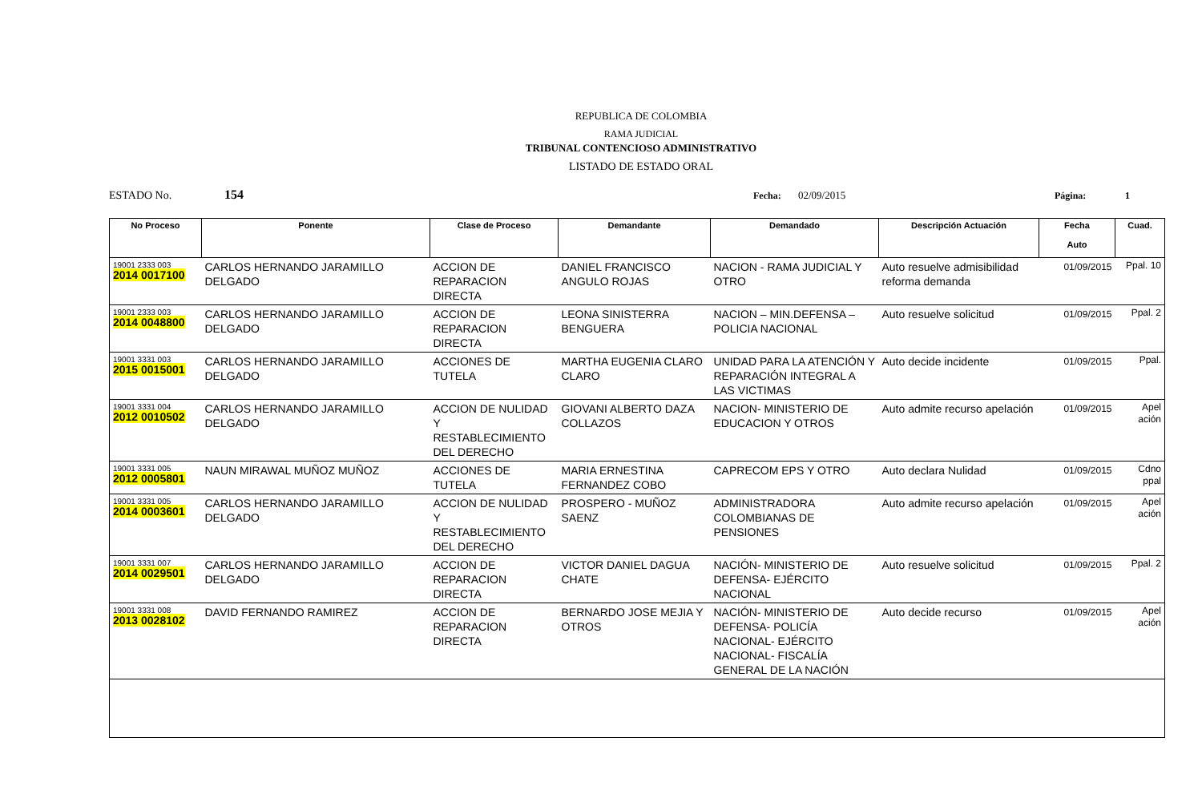REPUBLICA DE COLOMBIA
RAMA JUDICIAL
TRIBUNAL CONTENCIOSO ADMINISTRATIVO
LISTADO DE ESTADO ORAL
ESTADO No. 154 Fecha: 02/09/2015 Página: 1
| No Proceso | Ponente | Clase de Proceso | Demandante | Demandado | Descripción Actuación | Fecha Auto | Cuad. |
| --- | --- | --- | --- | --- | --- | --- | --- |
| 19001 2333 003 2014 0017100 | CARLOS HERNANDO JARAMILLO DELGADO | ACCION DE REPARACION DIRECTA | DANIEL FRANCISCO ANGULO ROJAS | NACION - RAMA JUDICIAL Y OTRO | Auto resuelve admisibilidad reforma demanda | 01/09/2015 | Ppal. 10 |
| 19001 2333 003 2014 0048800 | CARLOS HERNANDO JARAMILLO DELGADO | ACCION DE REPARACION DIRECTA | LEONA SINISTERRA BENGUERA | NACION – MIN.DEFENSA – POLICIA NACIONAL | Auto resuelve solicitud | 01/09/2015 | Ppal. 2 |
| 19001 3331 003 2015 0015001 | CARLOS HERNANDO JARAMILLO DELGADO | ACCIONES DE TUTELA | MARTHA EUGENIA CLARO CLARO | UNIDAD PARA LA ATENCIÓN Y REPARACIÓN INTEGRAL A LAS VICTIMAS | Auto decide incidente | 01/09/2015 | Ppal. |
| 19001 3331 004 2012 0010502 | CARLOS HERNANDO JARAMILLO DELGADO | ACCION DE NULIDAD Y RESTABLECIMIENTO DEL DERECHO | GIOVANI ALBERTO DAZA COLLAZOS | NACION- MINISTERIO DE EDUCACION Y OTROS | Auto admite recurso apelación | 01/09/2015 | Apel ación |
| 19001 3331 005 2012 0005801 | NAUN MIRAWAL MUÑOZ MUÑOZ | ACCIONES DE TUTELA | MARIA ERNESTINA FERNANDEZ COBO | CAPRECOM EPS Y OTRO | Auto declara Nulidad | 01/09/2015 | Cdno ppal |
| 19001 3331 005 2014 0003601 | CARLOS HERNANDO JARAMILLO DELGADO | ACCION DE NULIDAD Y RESTABLECIMIENTO DEL DERECHO | PROSPERO - MUÑOZ SAENZ | ADMINISTRADORA COLOMBIANAS DE PENSIONES | Auto admite recurso apelación | 01/09/2015 | Apel ación |
| 19001 3331 007 2014 0029501 | CARLOS HERNANDO JARAMILLO DELGADO | ACCION DE REPARACION DIRECTA | VICTOR DANIEL DAGUA CHATE | NACIÓN- MINISTERIO DE DEFENSA- EJÉRCITO NACIONAL | Auto resuelve solicitud | 01/09/2015 | Ppal. 2 |
| 19001 3331 008 2013 0028102 | DAVID FERNANDO RAMIREZ | ACCION DE REPARACION DIRECTA | BERNARDO JOSE MEJIA Y OTROS | NACIÓN- MINISTERIO DE DEFENSA- POLICÍA NACIONAL- EJÉRCITO NACIONAL- FISCALÍA GENERAL DE LA NACIÓN | Auto decide recurso | 01/09/2015 | Apel ación |